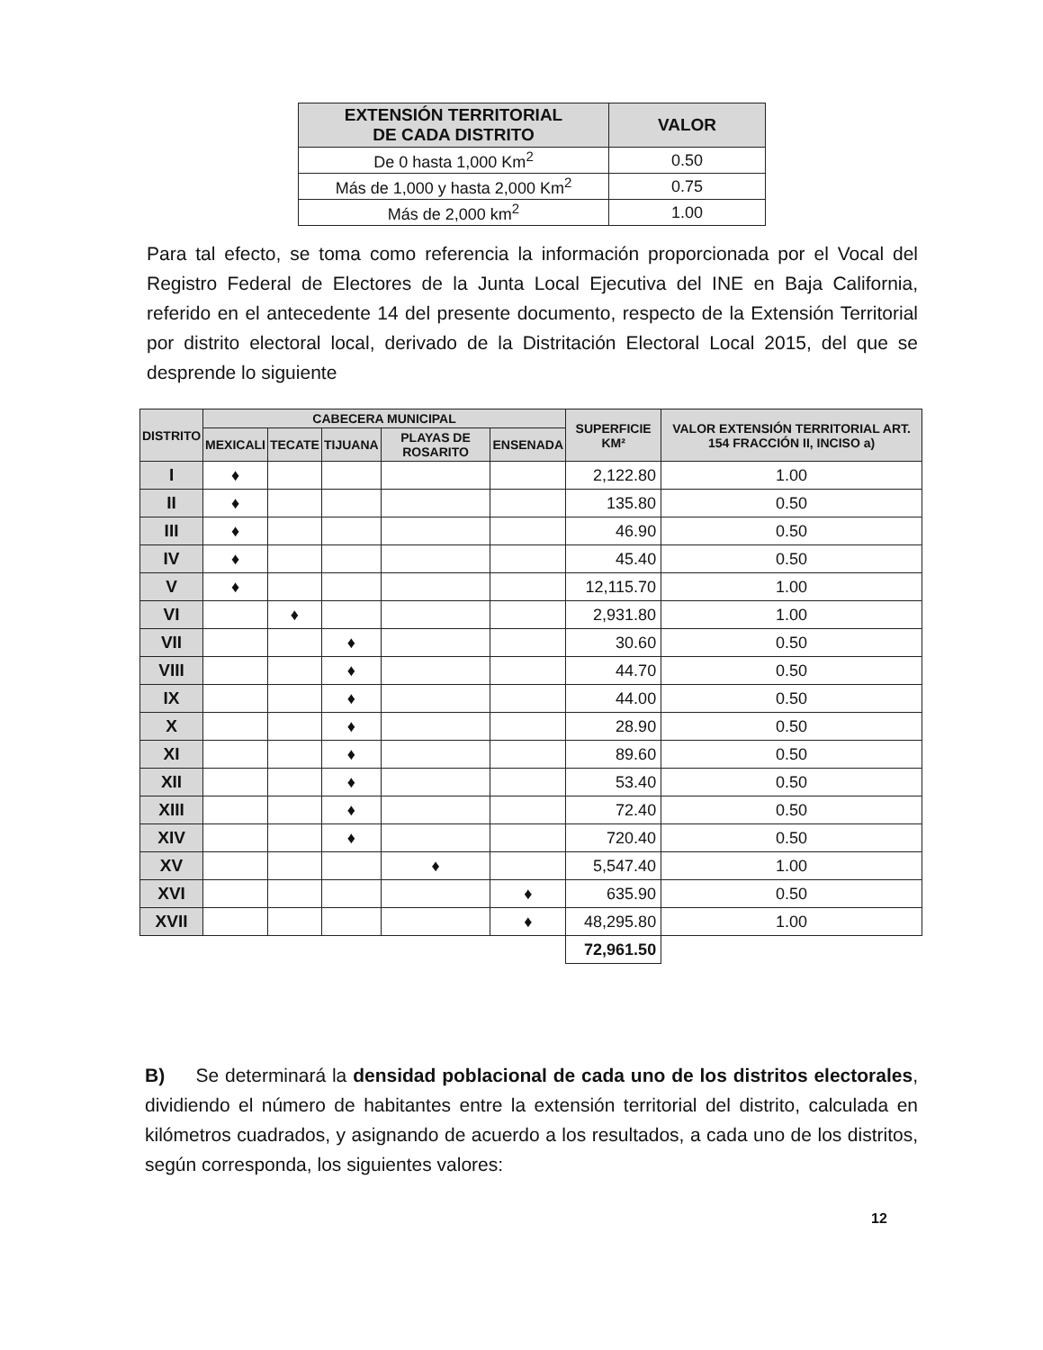| EXTENSIÓN TERRITORIAL DE CADA DISTRITO | VALOR |
| --- | --- |
| De 0 hasta 1,000 Km<sup>2</sup> | 0.50 |
| Más de 1,000 y hasta 2,000 Km<sup>2</sup> | 0.75 |
| Más de 2,000 km<sup>2</sup> | 1.00 |
Para tal efecto, se toma como referencia la información proporcionada por el Vocal del Registro Federal de Electores de la Junta Local Ejecutiva del INE en Baja California, referido en el antecedente 14 del presente documento, respecto de la Extensión Territorial por distrito electoral local, derivado de la Distritación Electoral Local 2015, del que se desprende lo siguiente
| DISTRITO | CABECERA MUNICIPAL | | | | | SUPERFICIE KM² | VALOR EXTENSIÓN TERRITORIAL ART. 154 FRACCIÓN II, INCISO a) |
| --- | --- | --- | --- | --- | --- | --- | --- |
| | MEXICALI | TECATE | TIJUANA | PLAYAS DE ROSARITO | ENSENADA | | |
| I | ♦ | | | | | 2,122.80 | 1.00 |
| II | ♦ | | | | | 135.80 | 0.50 |
| III | ♦ | | | | | 46.90 | 0.50 |
| IV | ♦ | | | | | 45.40 | 0.50 |
| V | ♦ | | | | | 12,115.70 | 1.00 |
| VI | | ♦ | | | | 2,931.80 | 1.00 |
| VII | | | ♦ | | | 30.60 | 0.50 |
| VIII | | | ♦ | | | 44.70 | 0.50 |
| IX | | | ♦ | | | 44.00 | 0.50 |
| X | | | ♦ | | | 28.90 | 0.50 |
| XI | | | ♦ | | | 89.60 | 0.50 |
| XII | | | ♦ | | | 53.40 | 0.50 |
| XIII | | | ♦ | | | 72.40 | 0.50 |
| XIV | | | ♦ | | | 720.40 | 0.50 |
| XV | | | | ♦ | | 5,547.40 | 1.00 |
| XVI | | | | | ♦ | 635.90 | 0.50 |
| XVII | | | | | ♦ | 48,295.80 | 1.00 |
| | | | | | | 72,961.50 | |
B) Se determinará la densidad poblacional de cada uno de los distritos electorales, dividiendo el número de habitantes entre la extensión territorial del distrito, calculada en kilómetros cuadrados, y asignando de acuerdo a los resultados, a cada uno de los distritos, según corresponda, los siguientes valores:
12